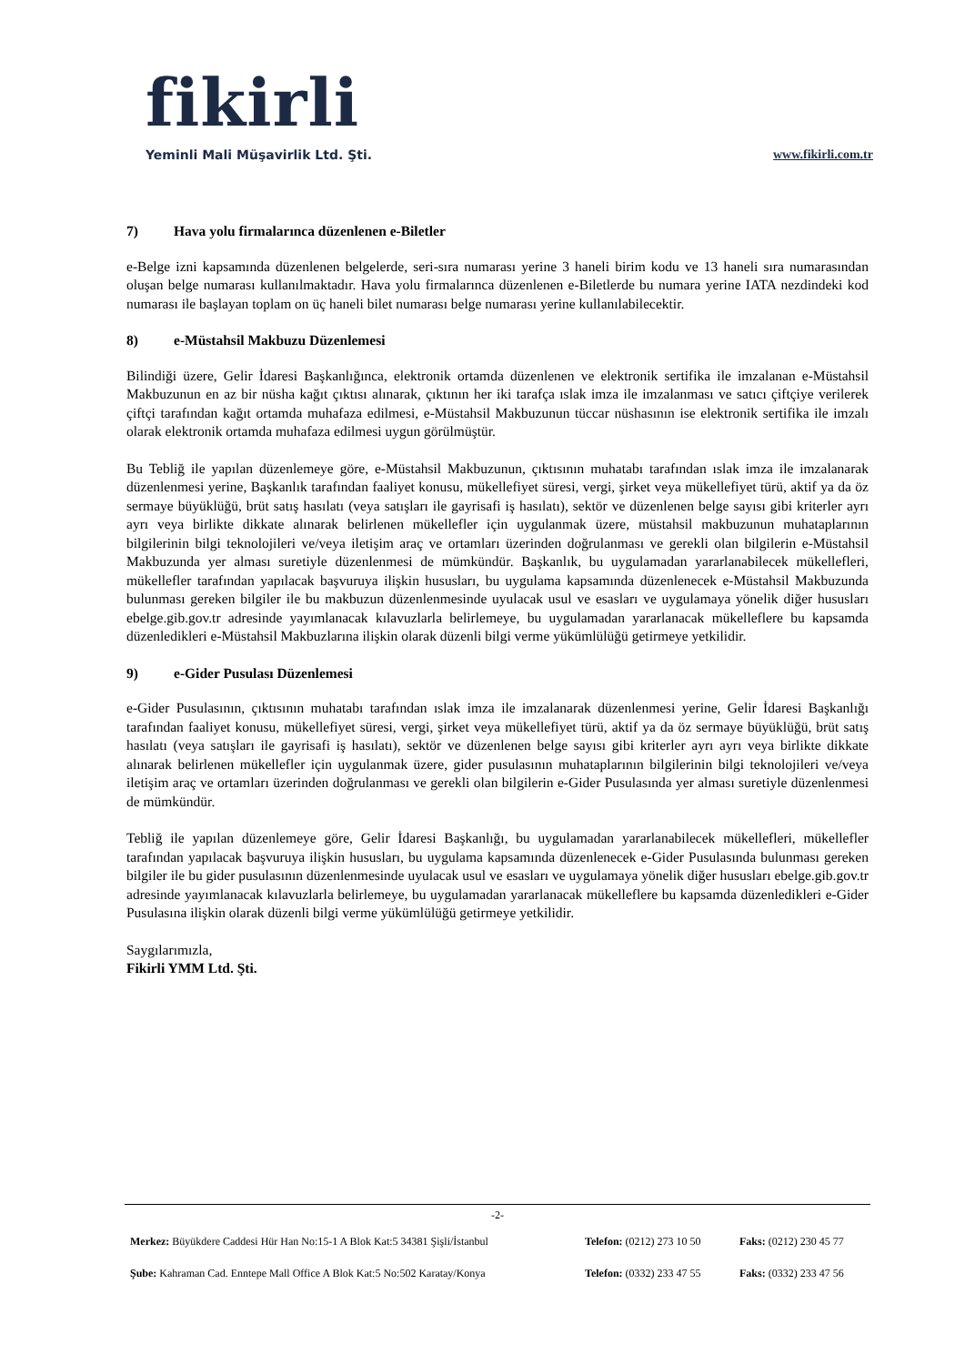fikirli
Yeminli Mali Müşavirlik Ltd. Şti. www.fikirli.com.tr
7) Hava yolu firmalarınca düzenlenen e-Biletler
e-Belge izni kapsamında düzenlenen belgelerde, seri-sıra numarası yerine 3 haneli birim kodu ve 13 haneli sıra numarasından oluşan belge numarası kullanılmaktadır. Hava yolu firmalarınca düzenlenen e-Biletlerde bu numara yerine IATA nezdindeki kod numarası ile başlayan toplam on üç haneli bilet numarası belge numarası yerine kullanılabilecektir.
8) e-Müstahsil Makbuzu Düzenlemesi
Bilindiği üzere, Gelir İdaresi Başkanlığınca, elektronik ortamda düzenlenen ve elektronik sertifika ile imzalanan e-Müstahsil Makbuzunun en az bir nüsha kağıt çıktısı alınarak, çıktının her iki tarafça ıslak imza ile imzalanması ve satıcı çiftçiye verilerek çiftçi tarafından kağıt ortamda muhafaza edilmesi, e-Müstahsil Makbuzunun tüccar nüshasının ise elektronik sertifika ile imzalı olarak elektronik ortamda muhafaza edilmesi uygun görülmüştür.
Bu Tebliğ ile yapılan düzenlemeye göre, e-Müstahsil Makbuzunun, çıktısının muhatabı tarafından ıslak imza ile imzalanarak düzenlenmesi yerine, Başkanlık tarafından faaliyet konusu, mükellefiyet süresi, vergi, şirket veya mükellefiyet türü, aktif ya da öz sermaye büyüklüğü, brüt satış hasılatı (veya satışları ile gayrisafi iş hasılatı), sektör ve düzenlenen belge sayısı gibi kriterler ayrı ayrı veya birlikte dikkate alınarak belirlenen mükellefler için uygulanmak üzere, müstahsil makbuzunun muhataplarının bilgilerinin bilgi teknolojileri ve/veya iletişim araç ve ortamları üzerinden doğrulanması ve gerekli olan bilgilerin e-Müstahsil Makbuzunda yer alması suretiyle düzenlenmesi de mümkündür. Başkanlık, bu uygulamadan yararlanabilecek mükellefleri, mükellefler tarafından yapılacak başvuruya ilişkin hususları, bu uygulama kapsamında düzenlenecek e-Müstahsil Makbuzunda bulunması gereken bilgiler ile bu makbuzun düzenlenmesinde uyulacak usul ve esasları ve uygulamaya yönelik diğer hususları ebelge.gib.gov.tr adresinde yayımlanacak kılavuzlarla belirlemeye, bu uygulamadan yararlanacak mükelleflere bu kapsamda düzenledikleri e-Müstahsil Makbuzlarına ilişkin olarak düzenli bilgi verme yükümlülüğü getirmeye yetkilidir.
9) e-Gider Pusulası Düzenlemesi
e-Gider Pusulasının, çıktısının muhatabı tarafından ıslak imza ile imzalanarak düzenlenmesi yerine, Gelir İdaresi Başkanlığı tarafından faaliyet konusu, mükellefiyet süresi, vergi, şirket veya mükellefiyet türü, aktif ya da öz sermaye büyüklüğü, brüt satış hasılatı (veya satışları ile gayrisafi iş hasılatı), sektör ve düzenlenen belge sayısı gibi kriterler ayrı ayrı veya birlikte dikkate alınarak belirlenen mükellefler için uygulanmak üzere, gider pusulasının muhataplarının bilgilerinin bilgi teknolojileri ve/veya iletişim araç ve ortamları üzerinden doğrulanması ve gerekli olan bilgilerin e-Gider Pusulasında yer alması suretiyle düzenlenmesi de mümkündür.
Tebliğ ile yapılan düzenlemeye göre, Gelir İdaresi Başkanlığı, bu uygulamadan yararlanabilecek mükellefleri, mükellefler tarafından yapılacak başvuruya ilişkin hususları, bu uygulama kapsamında düzenlenecek e-Gider Pusulasında bulunması gereken bilgiler ile bu gider pusulasının düzenlenmesinde uyulacak usul ve esasları ve uygulamaya yönelik diğer hususları ebelge.gib.gov.tr adresinde yayımlanacak kılavuzlarla belirlemeye, bu uygulamadan yararlanacak mükelleflere bu kapsamda düzenledikleri e-Gider Pusulasına ilişkin olarak düzenli bilgi verme yükümlülüğü getirmeye yetkilidir.
Saygılarımızla,
Fikirli YMM Ltd. Şti.
-2-
Merkez: Büyükdere Caddesi Hür Han No:15-1 A Blok Kat:5 34381 Şişli/İstanbul Telefon: (0212) 273 10 50 Faks: (0212) 230 45 77
Şube: Kahraman Cad. Enntepe Mall Office A Blok Kat:5 No:502 Karatay/Konya Telefon: (0332) 233 47 55 Faks: (0332) 233 47 56